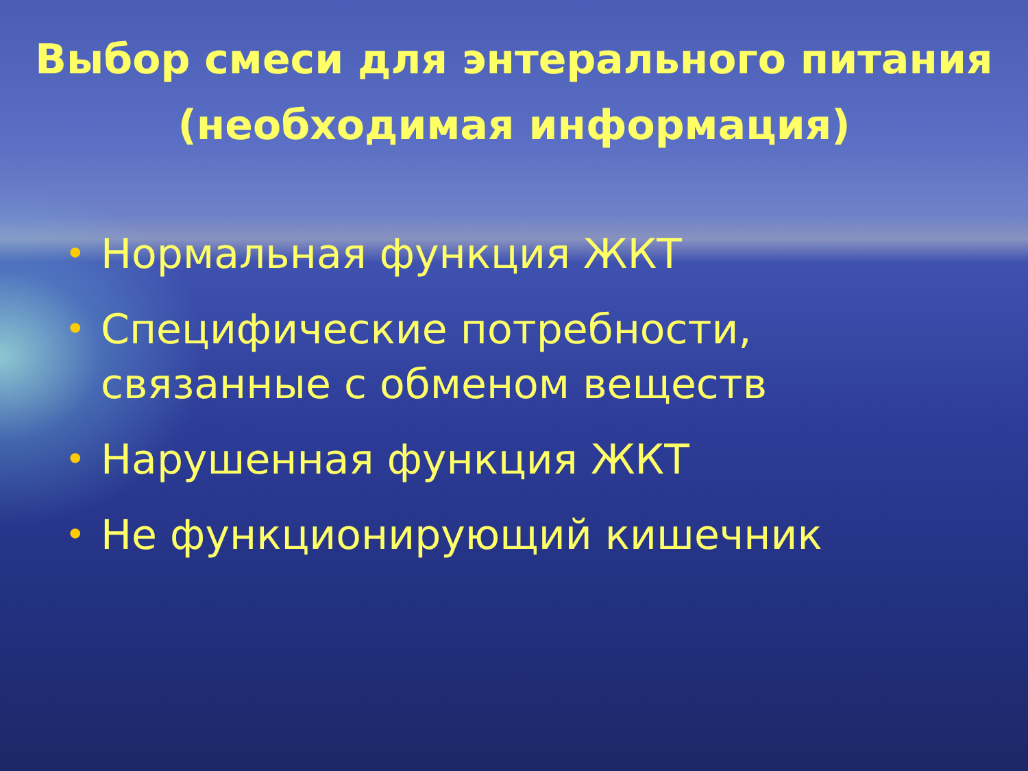Выбор смеси для энтерального питания (необходимая информация)
• Нормальная функция ЖКТ
• Специфические потребности, связанные с обменом веществ
• Нарушенная функция ЖКТ
• Не функционирующий кишечник